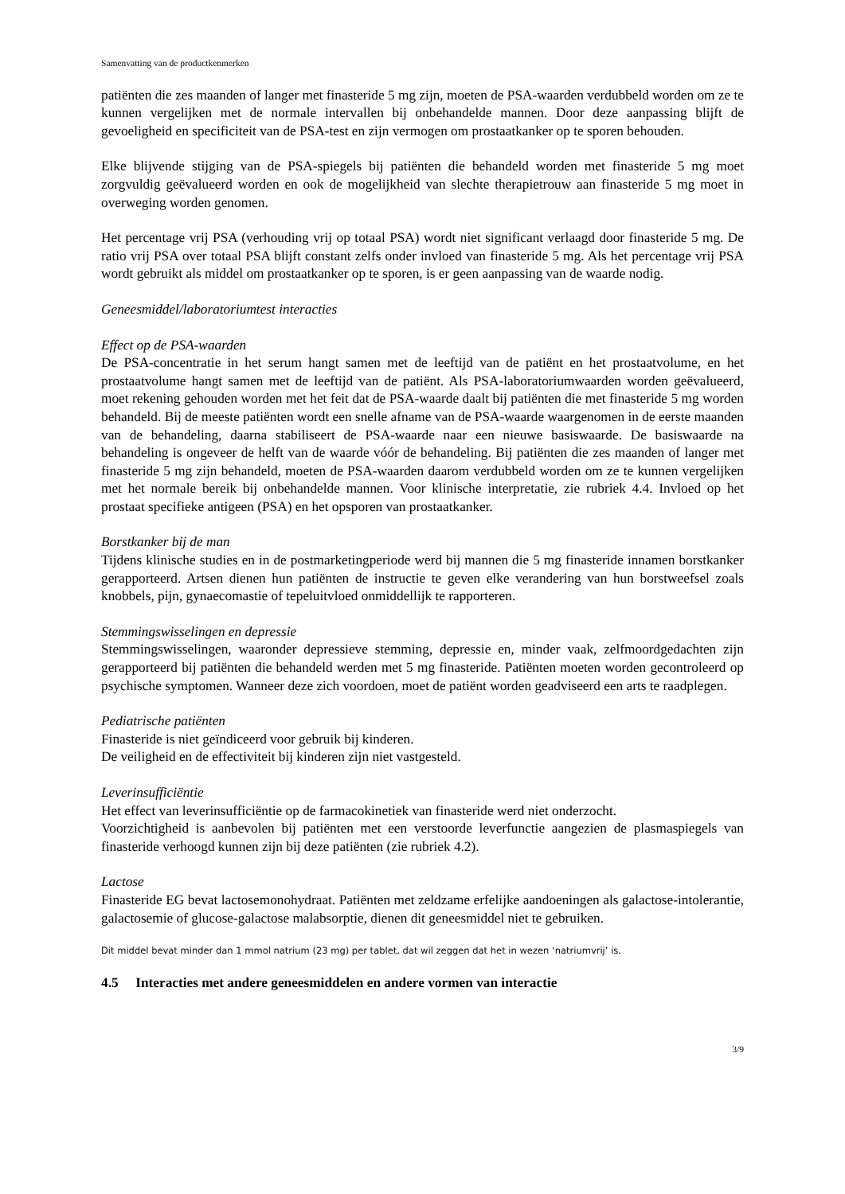Samenvatting van de productkenmerken
patiënten die zes maanden of langer met finasteride 5 mg zijn, moeten de PSA-waarden verdubbeld worden om ze te kunnen vergelijken met de normale intervallen bij onbehandelde mannen. Door deze aanpassing blijft de gevoeligheid en specificiteit van de PSA-test en zijn vermogen om prostaatkanker op te sporen behouden.
Elke blijvende stijging van de PSA-spiegels bij patiënten die behandeld worden met finasteride 5 mg moet zorgvuldig geëvalueerd worden en ook de mogelijkheid van slechte therapietrouw aan finasteride 5 mg moet in overweging worden genomen.
Het percentage vrij PSA (verhouding vrij op totaal PSA) wordt niet significant verlaagd door finasteride 5 mg. De ratio vrij PSA over totaal PSA blijft constant zelfs onder invloed van finasteride 5 mg. Als het percentage vrij PSA wordt gebruikt als middel om prostaatkanker op te sporen, is er geen aanpassing van de waarde nodig.
Geneesmiddel/laboratoriumtest interacties
Effect op de PSA-waarden
De PSA-concentratie in het serum hangt samen met de leeftijd van de patiënt en het prostaatvolume, en het prostaatvolume hangt samen met de leeftijd van de patiënt. Als PSA-laboratoriumwaarden worden geëvalueerd, moet rekening gehouden worden met het feit dat de PSA-waarde daalt bij patiënten die met finasteride 5 mg worden behandeld. Bij de meeste patiënten wordt een snelle afname van de PSA-waarde waargenomen in de eerste maanden van de behandeling, daarna stabiliseert de PSA-waarde naar een nieuwe basiswaarde. De basiswaarde na behandeling is ongeveer de helft van de waarde vóór de behandeling. Bij patiënten die zes maanden of langer met finasteride 5 mg zijn behandeld, moeten de PSA-waarden daarom verdubbeld worden om ze te kunnen vergelijken met het normale bereik bij onbehandelde mannen. Voor klinische interpretatie, zie rubriek 4.4. Invloed op het prostaat specifieke antigeen (PSA) en het opsporen van prostaatkanker.
Borstkanker bij de man
Tijdens klinische studies en in de postmarketingperiode werd bij mannen die 5 mg finasteride innamen borstkanker gerapporteerd. Artsen dienen hun patiënten de instructie te geven elke verandering van hun borstweefsel zoals knobbels, pijn, gynaecomastie of tepeluitvloed onmiddellijk te rapporteren.
Stemmingswisselingen en depressie
Stemmingswisselingen, waaronder depressieve stemming, depressie en, minder vaak, zelfmoordgedachten zijn gerapporteerd bij patiënten die behandeld werden met 5 mg finasteride. Patiënten moeten worden gecontroleerd op psychische symptomen. Wanneer deze zich voordoen, moet de patiënt worden geadviseerd een arts te raadplegen.
Pediatrische patiënten
Finasteride is niet geïndiceerd voor gebruik bij kinderen.
De veiligheid en de effectiviteit bij kinderen zijn niet vastgesteld.
Leverinsufficiëntie
Het effect van leverinsufficiëntie op de farmacokinetiek van finasteride werd niet onderzocht.
Voorzichtigheid is aanbevolen bij patiënten met een verstoorde leverfunctie aangezien de plasmaspiegels van finasteride verhoogd kunnen zijn bij deze patiënten (zie rubriek 4.2).
Lactose
Finasteride EG bevat lactosemonohydraat. Patiënten met zeldzame erfelijke aandoeningen als galactose-intolerantie, galactosemie of glucose-galactose malabsorptie, dienen dit geneesmiddel niet te gebruiken.
Dit middel bevat minder dan 1 mmol natrium (23 mg) per tablet, dat wil zeggen dat het in wezen ‘natriumvrij’ is.
4.5 Interacties met andere geneesmiddelen en andere vormen van interactie
3/9